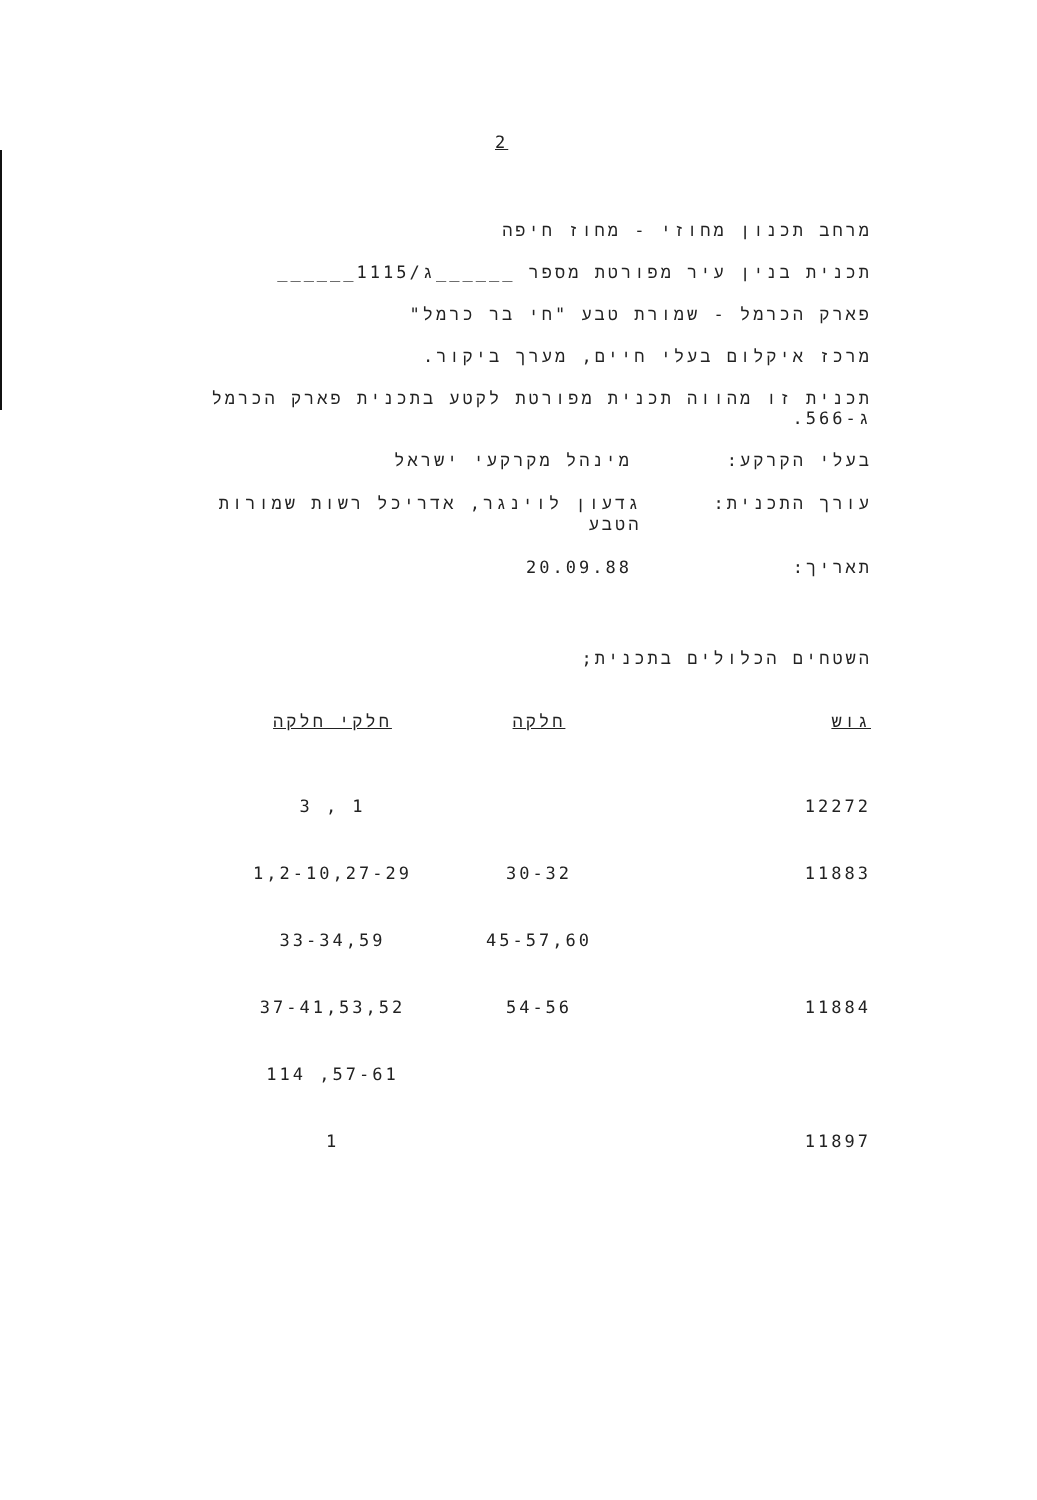2
מרחב תכנון מחוזי - מחוז חיפה
תכנית בנין עיר מפורטת מספר ______ג/1115______
פארק הכרמל - שמורת טבע "חי בר כרמל"
מרכז איקלום בעלי חיים, מערך ביקור.
תכנית זו מהווה תכנית מפורטת לקטע בתכנית פארק הכרמל ג-566.
בעלי הקרקע: מינהל מקרקעי ישראל
עורך התכנית: גדעון לוינגר, אדריכל רשות שמורות הטבע
תאריך: 20.09.88
השטחים הכלולים בתכנית;
| גוש | חלקה | חלקי חלקה |
| --- | --- | --- |
| 12272 | | 1 , 3 |
| 11883 | 30-32 | 1,2-10,27-29 |
| | 45-57,60 | 33-34,59 |
| 11884 | 54-56 | 37-41,53,52 |
| | | 57-61, 114 |
| 11897 | | 1 |